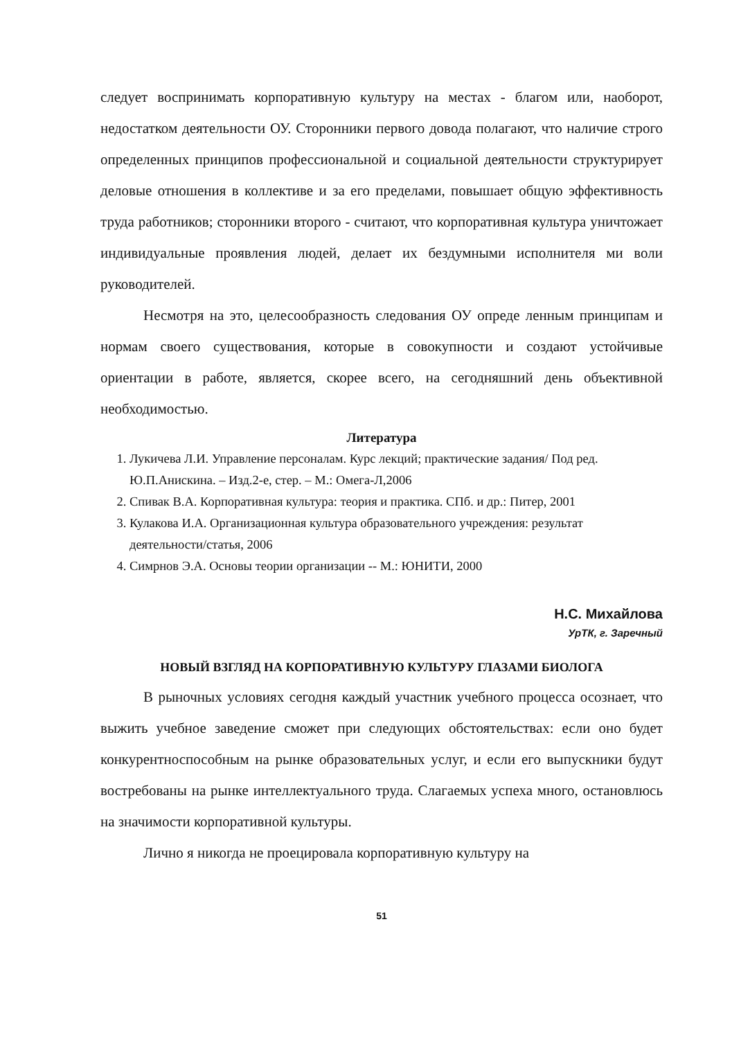следует воспринимать корпоративную культуру на местах - благом или, наоборот, недостатком деятельности ОУ. Сторонники первого довода полагают, что наличие строго определенных принципов профессиональной и социальной деятельности структурирует деловые отношения в коллективе и за его пределами, повышает общую эффективность труда работников; сторонники второго - считают, что корпоративная культура уничтожает индивидуальные проявления людей, делает их бездумными исполнителя ми воли руководителей.
Несмотря на это, целесообразность следования ОУ опреде ленным принципам и нормам своего существования, которые в совокупности и создают устойчивые ориентации в работе, является, скорее всего, на сегодняшний день объективной необходимостью.
Литература
1. Лукичева Л.И. Управление персоналам. Курс лекций; практические задания/ Под ред. Ю.П.Анискина. – Изд.2-е, стер. – М.: Омега-Л,2006
2. Спивак В.А. Корпоративная культура: теория и практика. СПб. и др.: Питер, 2001
3. Кулакова И.А. Организационная культура образовательного учреждения: результат деятельности/статья, 2006
4. Симрнов Э.А. Основы теории организации -- М.: ЮНИТИ, 2000
Н.С. Михайлова
УрТК, г. Заречный
НОВЫЙ ВЗГЛЯД НА КОРПОРАТИВНУЮ КУЛЬТУРУ ГЛАЗАМИ БИОЛОГА
В рыночных условиях сегодня каждый участник учебного процесса осознает, что выжить учебное заведение сможет при следующих обстоятельствах: если оно будет конкурентноспособным на рынке образовательных услуг, и если его выпускники будут востребованы на рынке интеллектуального труда. Слагаемых успеха много, остановлюсь на значимости корпоративной культуры.
Лично я никогда не проецировала корпоративную культуру на
51